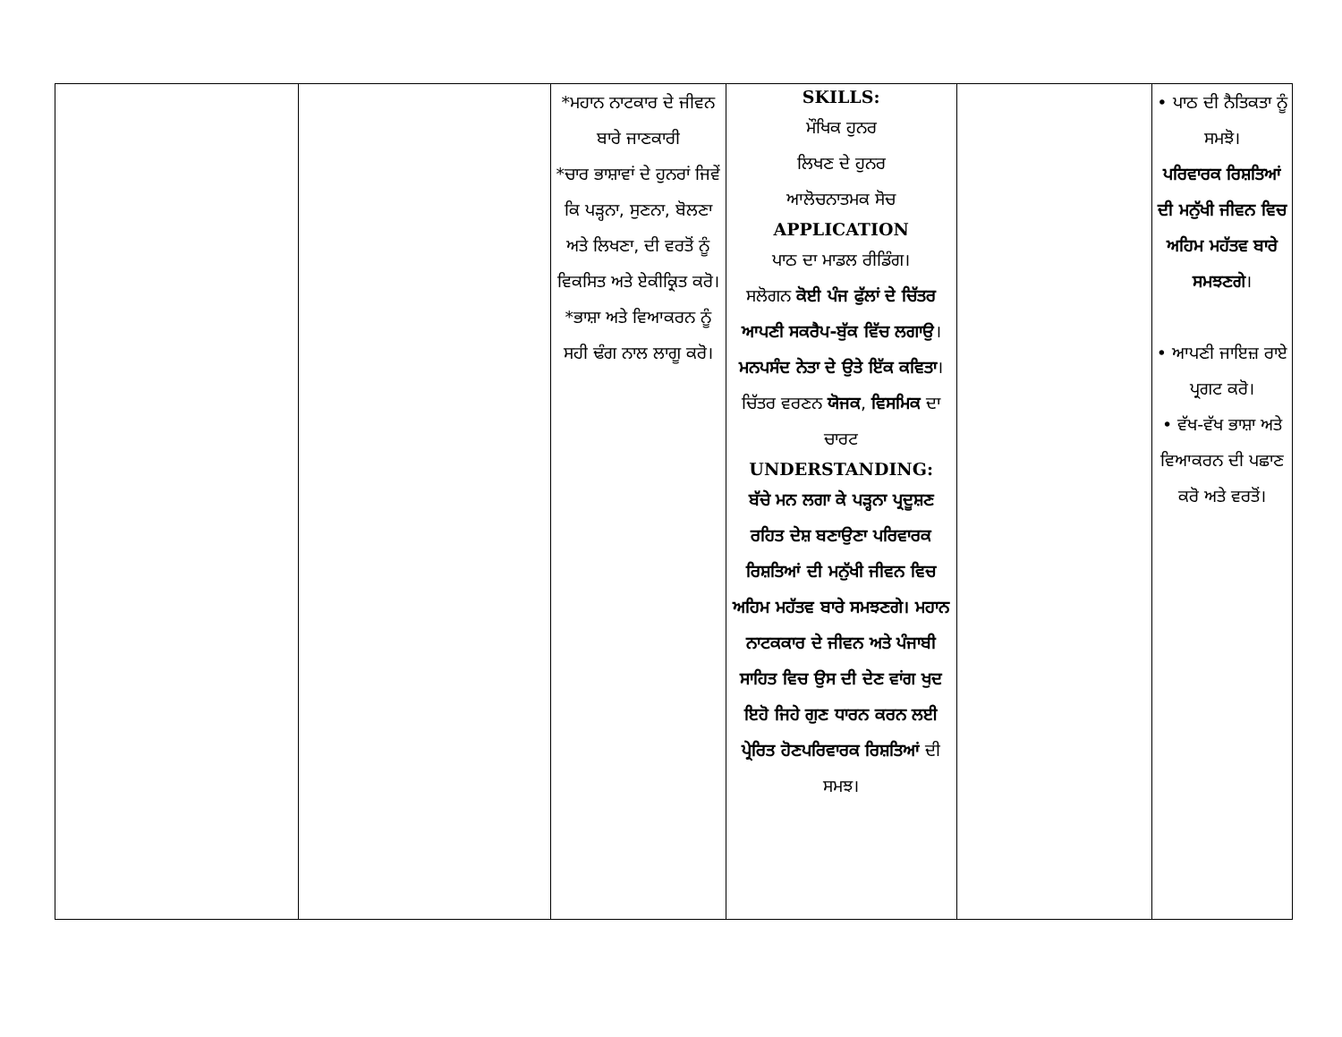| | | *ਮਹਾਨ ਨਾਟਕਾਰ ਦੇ ਜੀਵਨ ਬਾਰੇ ਜਾਣਕਾਰੀ *ਚਾਰ ਭਾਸ਼ਾਵਾਂ ਦੇ ਹੁਨਰਾਂ ਜਿਵੇਂ ਕਿ ਪੜ੍ਹਨਾ, ਸੁਣਨਾ, ਬੋਲਣਾ ਅਤੇ ਲਿਖਣਾ, ਦੀ ਵਰਤੋਂ ਨੂੰ ਵਿਕਸਿਤ ਅਤੇ ਏਕੀਕ੍ਰਿਤ ਕਰੋ। *ਭਾਸ਼ਾ ਅਤੇ ਵਿਆਕਰਨ ਨੂੰ ਸਹੀ ਢੰਗ ਨਾਲ ਲਾਗੂ ਕਰੋ। | SKILLS: ਮੌਖਿਕ ਹੁਨਰ ਲਿਖਣ ਦੇ ਹੁਨਰ ਆਲੋਚਨਾਤਮਕ ਸੋਚ APPLICATION ਪਾਠ ਦਾ ਮਾਡਲ ਰੀਡਿੰਗ। ਸਲੋਗਨ ਕੋਈ ਪੰਜ ਫੁੱਲਾਂ ਦੇ ਚਿੱਤਰ ਆਪਣੀ ਸਕਰੈਪ-ਬੁੱਕ ਵਿੱਚ ਲਗਾਉ । ਮਨਪਸੰਦ ਨੇਤਾ ਦੇ ਉਤੇ ਇੱਕ ਕਵਿਤਾ ।ਚਿੱਤਰ ਵਰਣਨ ਯੋਜਕ , ਵਿਸਮਿਕ ਦਾ ਚਾਰਟ UNDERSTANDING: ਬੱਚੇ ਮਨ ਲਗਾ ਕੇ ਪੜ੍ਹਨਾ ਪ੍ਰਦੂਸ਼ਣ ਰਹਿਤ ਦੇਸ਼ ਬਣਾਉਣਾ ਪਰਿਵਾਰਕ ਰਿਸ਼ਤਿਆਂ ਦੀ ਮਨੁੱਖੀ ਜੀਵਨ ਵਿਚ ਅਹਿਮ ਮਹੱਤਵ ਬਾਰੇ ਸਮਝਣਗੇ। ਮਹਾਨ ਨਾਟਕਕਾਰ ਦੇ ਜੀਵਨ ਅਤੇ ਪੰਜਾਬੀ ਸਾਹਿਤ ਵਿਚ ਉਸ ਦੀ ਦੇਣ ਵਾਂਗ ਖੁਦ ਇਹੋ ਜਿਹੇ ਗੁਣ ਧਾਰਨ ਕਰਨ ਲਈ ਪ੍ਰੇਰਿਤ ਹੋਣਪਰਿਵਾਰਕ ਰਿਸ਼ਤਿਆਂ ਦੀ ਸਮਝ। | | • ਪਾਠ ਦੀ ਨੈਤਿਕਤਾ ਨੂੰ ਸਮਝੋ। ਪਰਿਵਾਰਕ ਰਿਸ਼ਤਿਆਂ ਦੀ ਮਨੁੱਖੀ ਜੀਵਨ ਵਿਚ ਅਹਿਮ ਮਹੱਤਵ ਬਾਰੇ ਸਮਝਣਗੇ । • ਆਪਣੀ ਜਾਇਜ਼ ਰਾਏ ਪ੍ਰਗਟ ਕਰੋ। • ਵੱਖ-ਵੱਖ ਭਾਸ਼ਾ ਅਤੇ ਵਿਆਕਰਨ ਦੀ ਪਛਾਣ ਕਰੋ ਅਤੇ ਵਰਤੋਂ। |